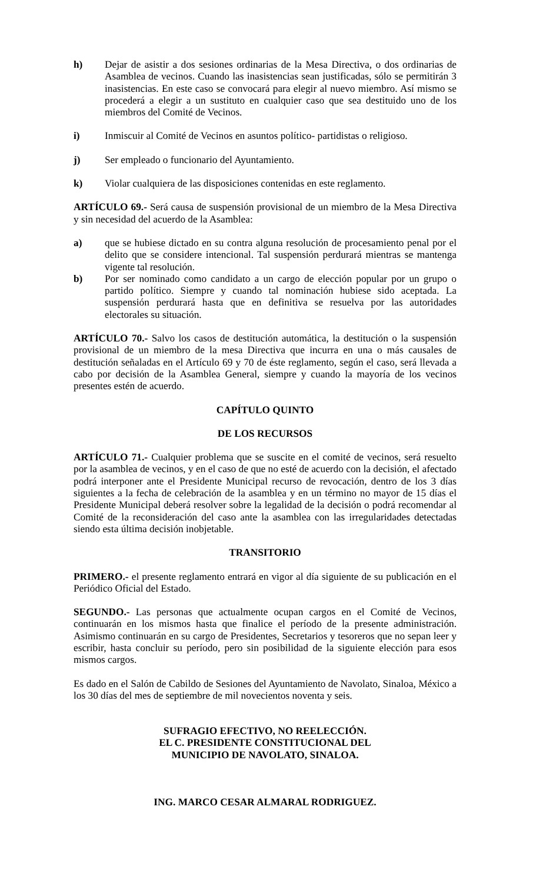h) Dejar de asistir a dos sesiones ordinarias de la Mesa Directiva, o dos ordinarias de Asamblea de vecinos. Cuando las inasistencias sean justificadas, sólo se permitirán 3 inasistencias. En este caso se convocará para elegir al nuevo miembro. Así mismo se procederá a elegir a un sustituto en cualquier caso que sea destituido uno de los miembros del Comité de Vecinos.
i) Inmiscuir al Comité de Vecinos en asuntos político- partidistas o religioso.
j) Ser empleado o funcionario del Ayuntamiento.
k) Violar cualquiera de las disposiciones contenidas en este reglamento.
ARTÍCULO 69.- Será causa de suspensión provisional de un miembro de la Mesa Directiva y sin necesidad del acuerdo de la Asamblea:
a) que se hubiese dictado en su contra alguna resolución de procesamiento penal por el delito que se considere intencional. Tal suspensión perdurará mientras se mantenga vigente tal resolución.
b) Por ser nominado como candidato a un cargo de elección popular por un grupo o partido político. Siempre y cuando tal nominación hubiese sido aceptada. La suspensión perdurará hasta que en definitiva se resuelva por las autoridades electorales su situación.
ARTÍCULO 70.- Salvo los casos de destitución automática, la destitución o la suspensión provisional de un miembro de la mesa Directiva que incurra en una o más causales de destitución señaladas en el Artículo 69 y 70 de éste reglamento, según el caso, será llevada a cabo por decisión de la Asamblea General, siempre y cuando la mayoría de los vecinos presentes estén de acuerdo.
CAPÍTULO QUINTO
DE LOS RECURSOS
ARTÍCULO 71.- Cualquier problema que se suscite en el comité de vecinos, será resuelto por la asamblea de vecinos, y en el caso de que no esté de acuerdo con la decisión, el afectado podrá interponer ante el Presidente Municipal recurso de revocación, dentro de los 3 días siguientes a la fecha de celebración de la asamblea y en un término no mayor de 15 días el Presidente Municipal deberá resolver sobre la legalidad de la decisión o podrá recomendar al Comité de la reconsideración del caso ante la asamblea con las irregularidades detectadas siendo esta última decisión inobjetable.
TRANSITORIO
PRIMERO.- el presente reglamento entrará en vigor al día siguiente de su publicación en el Periódico Oficial del Estado.
SEGUNDO.- Las personas que actualmente ocupan cargos en el Comité de Vecinos, continuarán en los mismos hasta que finalice el período de la presente administración. Asimismo continuarán en su cargo de Presidentes, Secretarios y tesoreros que no sepan leer y escribir, hasta concluir su período, pero sin posibilidad de la siguiente elección para esos mismos cargos.
Es dado en el Salón de Cabildo de Sesiones del Ayuntamiento de Navolato, Sinaloa, México a los 30 días del mes de septiembre de mil novecientos noventa y seis.
SUFRAGIO EFECTIVO, NO REELECCIÓN.
EL C. PRESIDENTE CONSTITUCIONAL DEL
MUNICIPIO DE NAVOLATO, SINALOA.
ING. MARCO CESAR ALMARAL RODRIGUEZ.